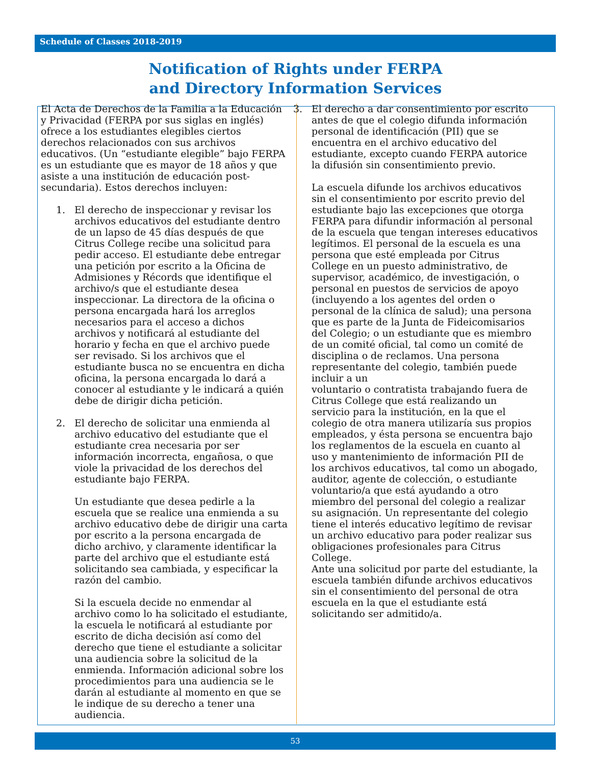Schedule of Classes 2018-2019
Notification of Rights under FERPA
and Directory Information Services
El Acta de Derechos de la Familia a la Educación y Privacidad (FERPA por sus siglas en inglés) ofrece a los estudiantes elegibles ciertos derechos relacionados con sus archivos educativos. (Un “estudiante elegible” bajo FERPA es un estudiante que es mayor de 18 años y que asiste a una institución de educación post-secundaria). Estos derechos incluyen:
1. El derecho de inspeccionar y revisar los archivos educativos del estudiante dentro de un lapso de 45 días después de que Citrus College recibe una solicitud para pedir acceso. El estudiante debe entregar una petición por escrito a la Oficina de Admisiones y Récords que identifique el archivo/s que el estudiante desea inspeccionar. La directora de la oficina o persona encargada hará los arreglos necesarios para el acceso a dichos archivos y notificará al estudiante del horario y fecha en que el archivo puede ser revisado. Si los archivos que el estudiante busca no se encuentra en dicha oficina, la persona encargada lo dará a conocer al estudiante y le indicará a quién debe de dirigir dicha petición.
2. El derecho de solicitar una enmienda al archivo educativo del estudiante que el estudiante crea necesaria por ser información incorrecta, engañosa, o que viole la privacidad de los derechos del estudiante bajo FERPA.
Un estudiante que desea pedirle a la escuela que se realice una enmienda a su archivo educativo debe de dirigir una carta por escrito a la persona encargada de dicho archivo, y claramente identificar la parte del archivo que el estudiante está solicitando sea cambiada, y especificar la razón del cambio.
Si la escuela decide no enmendar al archivo como lo ha solicitado el estudiante, la escuela le notificará al estudiante por escrito de dicha decisión así como del derecho que tiene el estudiante a solicitar una audiencia sobre la solicitud de la enmienda. Información adicional sobre los procedimientos para una audiencia se le darán al estudiante al momento en que se le indique de su derecho a tener una audiencia.
3. El derecho a dar consentimiento por escrito antes de que el colegio difunda información personal de identificación (PII) que se encuentra en el archivo educativo del estudiante, excepto cuando FERPA autorice la difusión sin consentimiento previo.
La escuela difunde los archivos educativos sin el consentimiento por escrito previo del estudiante bajo las excepciones que otorga FERPA para difundir información al personal de la escuela que tengan intereses educativos legítimos. El personal de la escuela es una persona que esté empleada por Citrus College en un puesto administrativo, de supervisor, académico, de investigación, o personal en puestos de servicios de apoyo (incluyendo a los agentes del orden o personal de la clínica de salud); una persona que es parte de la Junta de Fideicomisarios del Colegio; o un estudiante que es miembro de un comité oficial, tal como un comité de disciplina o de reclamos. Una persona representante del colegio, también puede incluir a un
voluntario o contratista trabajando fuera de Citrus College que está realizando un servicio para la institución, en la que el colegio de otra manera utilizaría sus propios empleados, y ésta persona se encuentra bajo los reglamentos de la escuela en cuanto al uso y mantenimiento de información PII de los archivos educativos, tal como un abogado, auditor, agente de colección, o estudiante voluntario/a que está ayudando a otro miembro del personal del colegio a realizar su asignación. Un representante del colegio tiene el interés educativo legítimo de revisar un archivo educativo para poder realizar sus obligaciones profesionales para Citrus College.
Ante una solicitud por parte del estudiante, la escuela también difunde archivos educativos sin el consentimiento del personal de otra escuela en la que el estudiante está solicitando ser admitido/a.
53